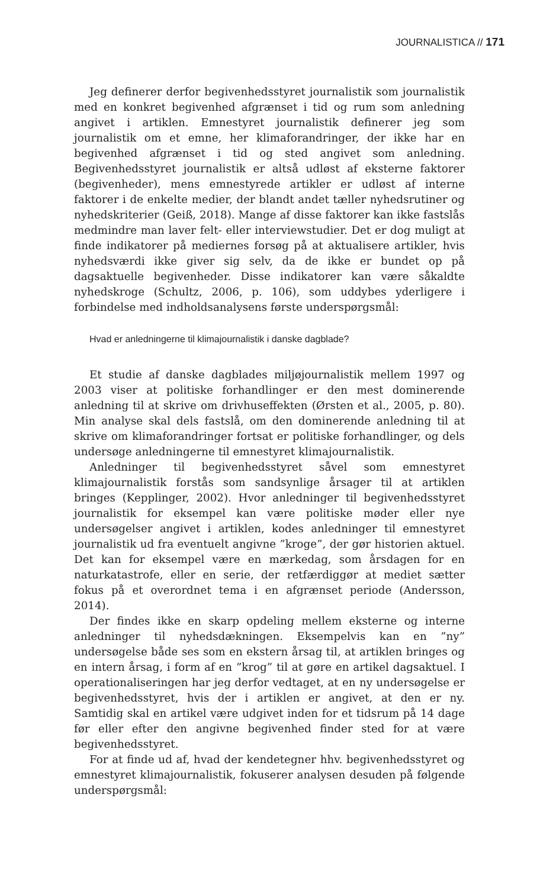JOURNALISTICA // 171
Jeg definerer derfor begivenhedsstyret journalistik som journalistik med en konkret begivenhed afgrænset i tid og rum som anledning angivet i artiklen. Emnestyret journalistik definerer jeg som journalistik om et emne, her klimaforandringer, der ikke har en begivenhed afgrænset i tid og sted angivet som anledning. Begivenhedsstyret journalistik er altså udløst af eksterne faktorer (begivenheder), mens emnestyrede artikler er udløst af interne faktorer i de enkelte medier, der blandt andet tæller nyhedsrutiner og nyhedskriterier (Geiß, 2018). Mange af disse faktorer kan ikke fastslås medmindre man laver felt- eller interviewstudier. Det er dog muligt at finde indikatorer på mediernes forsøg på at aktualisere artikler, hvis nyhedsværdi ikke giver sig selv, da de ikke er bundet op på dagsaktuelle begivenheder. Disse indikatorer kan være såkaldte nyhedskroge (Schultz, 2006, p. 106), som uddybes yderligere i forbindelse med indholdsanalysens første underspørgsmål:
Hvad er anledningerne til klimajournalistik i danske dagblade?
Et studie af danske dagblades miljøjournalistik mellem 1997 og 2003 viser at politiske forhandlinger er den mest dominerende anledning til at skrive om drivhuseffekten (Ørsten et al., 2005, p. 80). Min analyse skal dels fastslå, om den dominerende anledning til at skrive om klimaforandringer fortsat er politiske forhandlinger, og dels undersøge anledningerne til emnestyret klimajournalistik.
Anledninger til begivenhedsstyret såvel som emnestyret klimajournalistik forstås som sandsynlige årsager til at artiklen bringes (Kepplinger, 2002). Hvor anledninger til begivenhedsstyret journalistik for eksempel kan være politiske møder eller nye undersøgelser angivet i artiklen, kodes anledninger til emnestyret journalistik ud fra eventuelt angivne ”kroge”, der gør historien aktuel. Det kan for eksempel være en mærkedag, som årsdagen for en naturkatastrofe, eller en serie, der retfærdiggør at mediet sætter fokus på et overordnet tema i en afgrænset periode (Andersson, 2014).
Der findes ikke en skarp opdeling mellem eksterne og interne anledninger til nyhedsdækningen. Eksempelvis kan en ”ny” undersøgelse både ses som en ekstern årsag til, at artiklen bringes og en intern årsag, i form af en ”krog” til at gøre en artikel dagsaktuel. I operationaliseringen har jeg derfor vedtaget, at en ny undersøgelse er begivenhedsstyret, hvis der i artiklen er angivet, at den er ny. Samtidig skal en artikel være udgivet inden for et tidsrum på 14 dage før eller efter den angivne begivenhed finder sted for at være begivenhedsstyret.
For at finde ud af, hvad der kendetegner hhv. begivenhedsstyret og emnestyret klimajournalistik, fokuserer analysen desuden på følgende underspørgsmål: